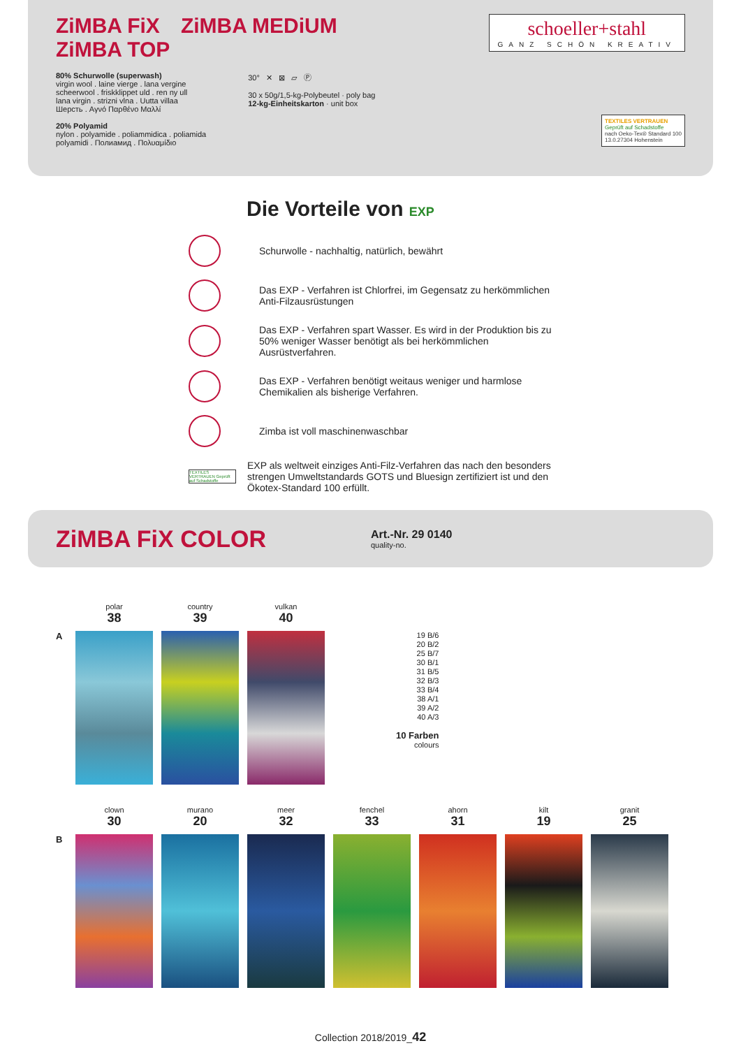schoeller+stahl
GANZ SCHÖN KREATIV
ZiMBA FiX ZiMBA MEDiUM ZiMBA TOP
80% Schurwolle (superwash)
virgin wool . laine vierge . lana vergine
scheerwool . friskklippet uld . ren ny ull
lana virgin . strizni vlna . Uutta villaa
Шерсть . Αγνό Παρθένο Μαλλί
20% Polyamid
nylon . polyamide . poliammidica . poliamida
polyamidi . Полиамид . Πολυαμίδιο
30° ✕ ⊠ ▱ Ⓟ
30 x 50g/1,5-kg-Polybeutel · poly bag
12-kg-Einheitskarton · unit box
TEXTILES VERTRAUEN
Geprüft auf Schadstoffe
nach Oeko-Tex® Standard 100
13.0.27304 Hohenstein
Die Vorteile von EXP
Schurwolle - nachhaltig, natürlich, bewährt
Das EXP - Verfahren ist Chlorfrei, im Gegensatz zu herkömmlichen Anti-Filzausrüstungen
Das EXP - Verfahren spart Wasser. Es wird in der Produktion bis zu 50% weniger Wasser benötigt als bei herkömmlichen Ausrüstverfahren.
Das EXP - Verfahren benötigt weitaus weniger und harmlose Chemikalien als bisherige Verfahren.
Zimba ist voll maschinenwaschbar
TEXTILES VERTRAUEN Geprüft auf Schadstoffe
EXP als weltweit einziges Anti-Filz-Verfahren das nach den besonders strengen Umweltstandards GOTS und Bluesign zertifiziert ist und den Ökotex-Standard 100 erfüllt.
ZiMBA FiX COLOR
Art.-Nr. 29 0140
quality-no.
polar
38
country
39
vulkan
40
A
19 B/6
20 B/2
25 B/7
30 B/1
31 B/5
32 B/3
33 B/4
38 A/1
39 A/2
40 A/3
10 Farben
colours
clown
30
murano
20
meer
32
fenchel
33
ahorn
31
kilt
19
granit
25
B
Collection 2018/2019_42